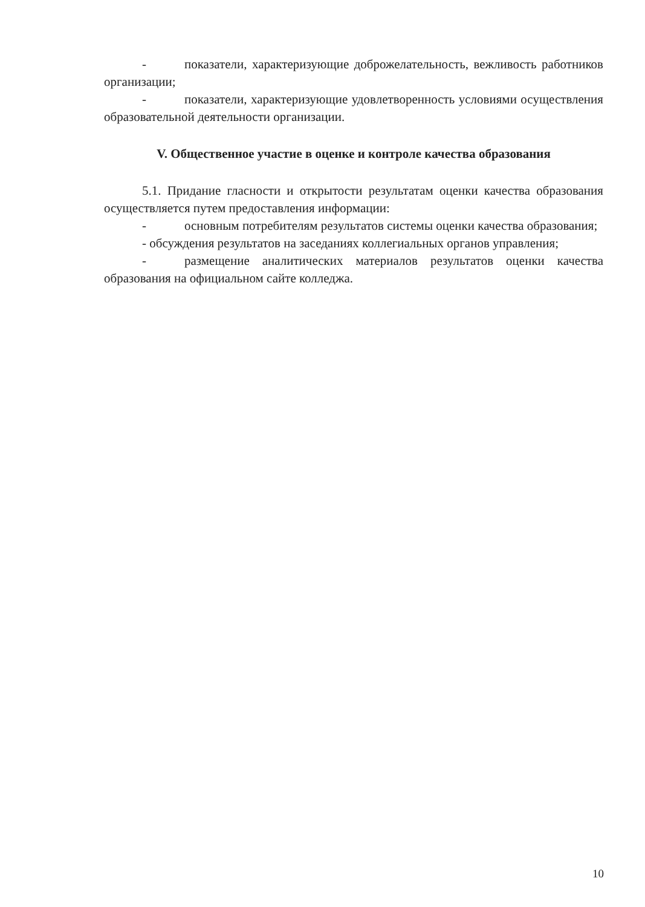- показатели, характеризующие доброжелательность, вежливость работников организации;
- показатели, характеризующие удовлетворенность условиями осуществления образовательной деятельности организации.
V. Общественное участие в оценке и контроле качества образования
5.1. Придание гласности и открытости результатам оценки качества образования осуществляется путем предоставления информации:
- основным потребителям результатов системы оценки качества образования;
- обсуждения результатов на заседаниях коллегиальных органов управления;
- размещение аналитических материалов результатов оценки качества образования на официальном сайте колледжа.
10